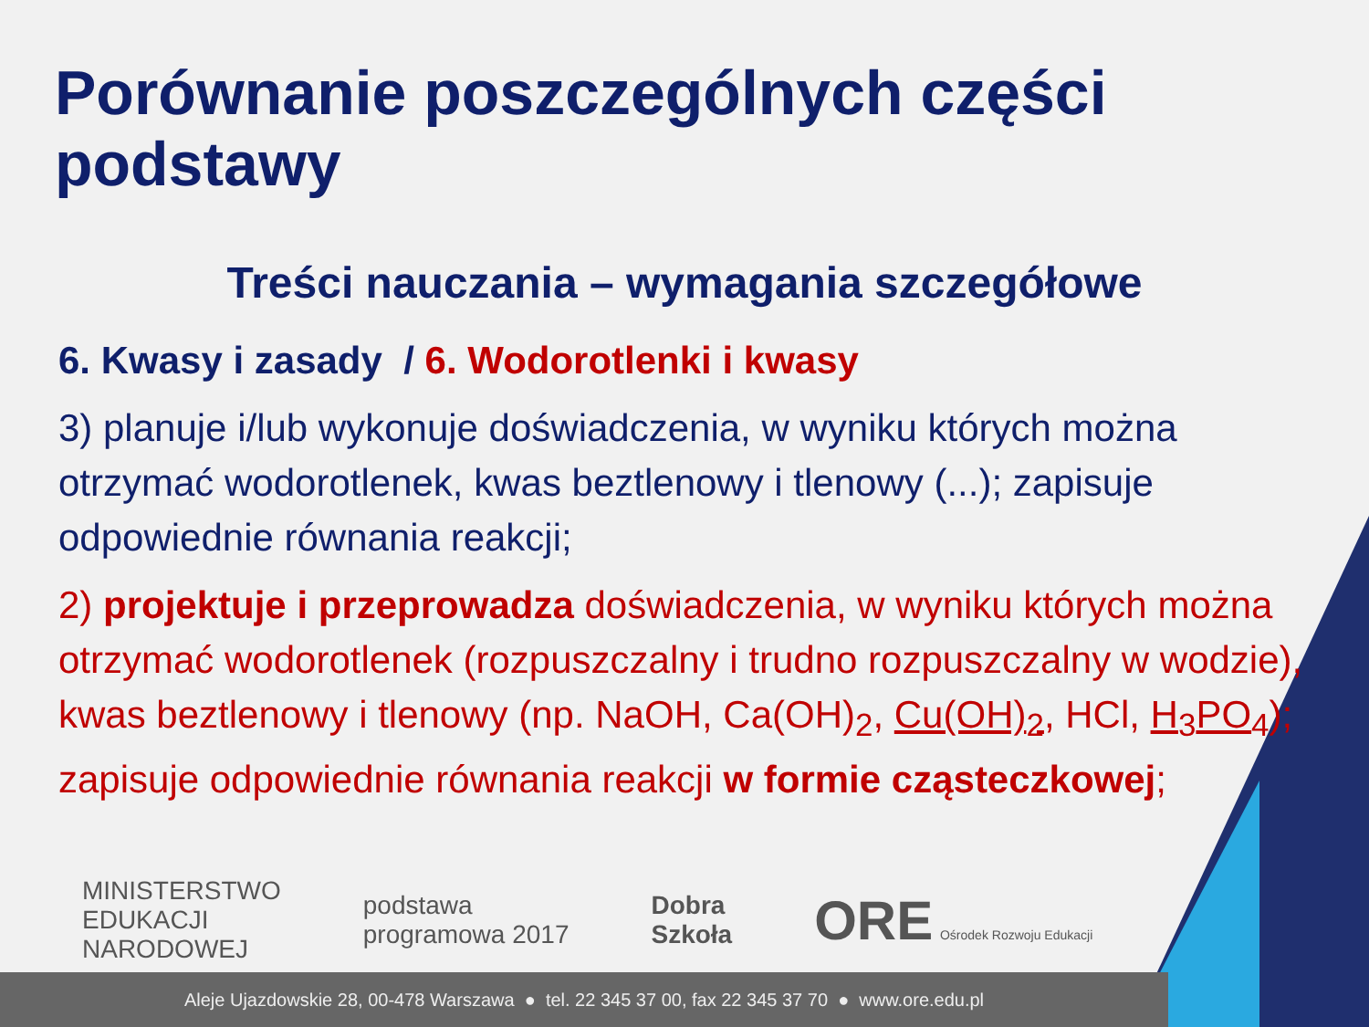Porównanie poszczególnych części podstawy
Treści nauczania – wymagania szczegółowe
6. Kwasy i zasady / 6. Wodorotlenki i kwasy
3) planuje i/lub wykonuje doświadczenia, w wyniku których można otrzymać wodorotlenek, kwas beztlenowy i tlenowy (...); zapisuje odpowiednie równania reakcji;
2) projektuje i przeprowadza doświadczenia, w wyniku których można otrzymać wodorotlenek (rozpuszczalny i trudno rozpuszczalny w wodzie), kwas beztlenowy i tlenowy (np. NaOH, Ca(OH)<sub>2</sub>, Cu(OH)<sub>2</sub>, HCl, H<sub>3</sub>PO<sub>4</sub>); zapisuje odpowiednie równania reakcji w formie cząsteczkowej;
MINISTERSTWO
EDUKACJI
NARODOWEJ
podstawa
programowa 2017
Dobra
Szkoła
ORE Ośrodek Rozwoju Edukacji
Aleje Ujazdowskie 28, 00-478 Warszawa ● tel. 22 345 37 00, fax 22 345 37 70 ● www.ore.edu.pl